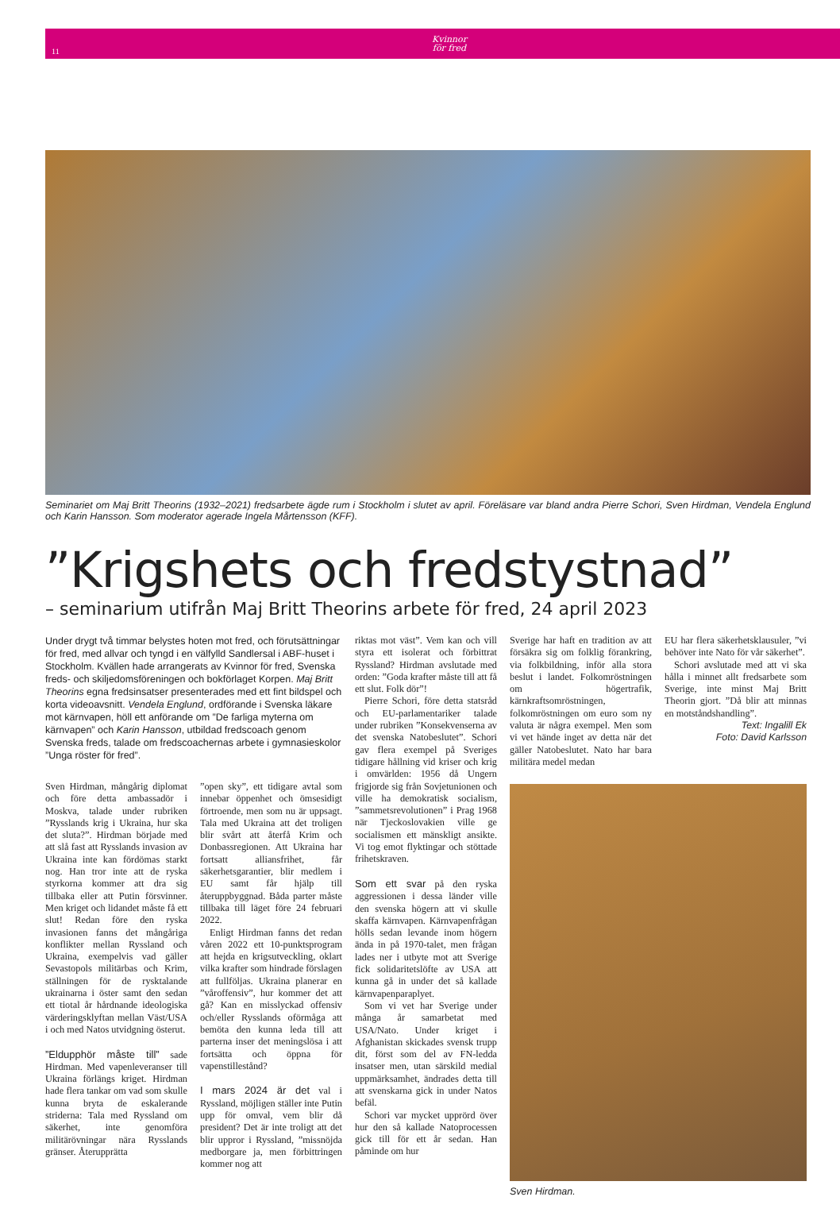11 Kvinnor
för fred
Seminariet om Maj Britt Theorins (1932–2021) fredsarbete ägde rum i Stockholm i slutet av april. Föreläsare var bland andra Pierre Schori, Sven Hirdman, Vendela Englund och Karin Hansson. Som moderator agerade Ingela Mårtensson (KFF).
”Krigshets och fredstystnad”
– seminarium utifrån Maj Britt Theorins arbete för fred, 24 april 2023
Under drygt två timmar belystes hoten mot fred, och förutsättningar för fred, med allvar och tyngd i en välfylld Sandlersal i ABF-huset i Stockholm. Kvällen hade arrangerats av Kvinnor för fred, Svenska freds- och skiljedomsföreningen och bokförlaget Korpen. Maj Britt Theorins egna fredsinsatser presenterades med ett fint bildspel och korta videoavsnitt. Vendela Englund, ordförande i Svenska läkare mot kärnvapen, höll ett anförande om ”De farliga myterna om kärnvapen” och Karin Hansson, utbildad fredscoach genom Svenska freds, talade om fredscoachernas arbete i gymnasieskolor ”Unga röster för fred”.
Sven Hirdman, mångårig diplomat och före detta ambassadör i Moskva, talade under rubriken ”Rysslands krig i Ukraina, hur ska det sluta?”. Hirdman började med att slå fast att Rysslands invasion av Ukraina inte kan fördömas starkt nog. Han tror inte att de ryska styrkorna kommer att dra sig tillbaka eller att Putin försvinner. Men kriget och lidandet måste få ett slut! Redan före den ryska invasionen fanns det mångåriga konflikter mellan Ryssland och Ukraina, exempelvis vad gäller Sevastopols militärbas och Krim, ställningen för de rysktalande ukrainarna i öster samt den sedan ett tiotal år hårdnande ideologiska värderingsklyftan mellan Väst/USA i och med Natos utvidgning österut.
”Eldupphör måste till” sade Hirdman. Med vapenleveranser till Ukraina förlängs kriget. Hirdman hade flera tankar om vad som skulle kunna bryta de eskalerande striderna: Tala med Ryssland om säkerhet, inte genomföra militärövningar nära Rysslands gränser. Återupprätta
”open sky”, ett tidigare avtal som innebar öppenhet och ömsesidigt förtroende, men som nu är uppsagt. Tala med Ukraina att det troligen blir svårt att återfå Krim och Donbassregionen. Att Ukraina har fortsatt alliansfrihet, får säkerhetsgarantier, blir medlem i EU samt får hjälp till återuppbyggnad. Båda parter måste tillbaka till läget före 24 februari 2022.
Enligt Hirdman fanns det redan våren 2022 ett 10-punktsprogram att hejda en krigsutveckling, oklart vilka krafter som hindrade förslagen att fullföljas. Ukraina planerar en ”våroffensiv”, hur kommer det att gå? Kan en misslyckad offensiv och/eller Rysslands oförmåga att bemöta den kunna leda till att parterna inser det meningslösa i att fortsätta och öppna för vapenstillestånd?
I mars 2024 är det val i Ryssland, möjligen ställer inte Putin upp för omval, vem blir då president? Det är inte troligt att det blir uppror i Ryssland, ”missnöjda medborgare ja, men förbittringen kommer nog att
riktas mot väst”. Vem kan och vill styra ett isolerat och förbittrat Ryssland? Hirdman avslutade med orden: ”Goda krafter måste till att få ett slut. Folk dör”!
Pierre Schori, före detta statsråd och EU-parlamentariker talade under rubriken ”Konsekvenserna av det svenska Natobeslutet”. Schori gav flera exempel på Sveriges tidigare hållning vid kriser och krig i omvärlden: 1956 då Ungern frigjorde sig från Sovjetunionen och ville ha demokratisk socialism, ”sammetsrevolutionen” i Prag 1968 när Tjeckoslovakien ville ge socialismen ett mänskligt ansikte. Vi tog emot flyktingar och stöttade frihetskraven.
Som ett svar på den ryska aggressionen i dessa länder ville den svenska högern att vi skulle skaffa kärnvapen. Kärnvapenfrågan hölls sedan levande inom högern ända in på 1970-talet, men frågan lades ner i utbyte mot att Sverige fick solidaritetslöfte av USA att kunna gå in under det så kallade kärnvapenparaplyet.
Som vi vet har Sverige under många år samarbetat med USA/Nato. Under kriget i Afghanistan skickades svensk trupp dit, först som del av FN-ledda insatser men, utan särskild medial uppmärksamhet, ändrades detta till att svenskarna gick in under Natos befäl.
Schori var mycket upprörd över hur den så kallade Natoprocessen gick till för ett år sedan. Han påminde om hur
Sverige har haft en tradition av att försäkra sig om folklig förankring, via folkbildning, inför alla stora beslut i landet. Folkomröstningen om högertrafik, kärnkraftsomröstningen, folkomröstningen om euro som ny valuta är några exempel. Men som vi vet hände inget av detta när det gäller Natobeslutet. Nato har bara militära medel medan
EU har flera säkerhetsklausuler, ”vi behöver inte Nato för vår säkerhet”.
Schori avslutade med att vi ska hålla i minnet allt fredsarbete som Sverige, inte minst Maj Britt Theorin gjort. ”Då blir att minnas en motståndshandling”.
Text: Ingalill Ek
Foto: David Karlsson
Sven Hirdman.